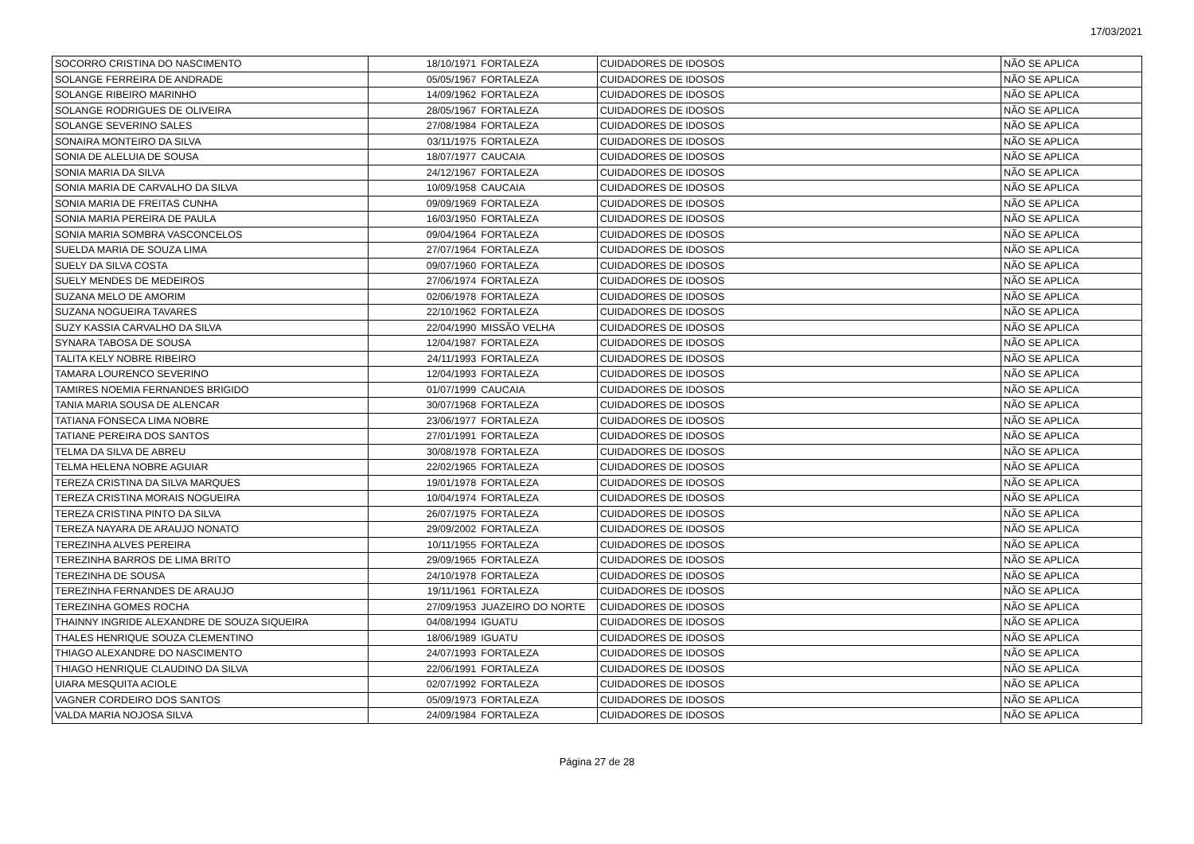17/03/2021
| SOCORRO CRISTINA DO NASCIMENTO | 18/10/1971 | FORTALEZA | CUIDADORES DE IDOSOS | NÃO SE APLICA |
| SOLANGE FERREIRA DE ANDRADE | 05/05/1967 | FORTALEZA | CUIDADORES DE IDOSOS | NÃO SE APLICA |
| SOLANGE RIBEIRO MARINHO | 14/09/1962 | FORTALEZA | CUIDADORES DE IDOSOS | NÃO SE APLICA |
| SOLANGE RODRIGUES DE OLIVEIRA | 28/05/1967 | FORTALEZA | CUIDADORES DE IDOSOS | NÃO SE APLICA |
| SOLANGE SEVERINO SALES | 27/08/1984 | FORTALEZA | CUIDADORES DE IDOSOS | NÃO SE APLICA |
| SONAIRA MONTEIRO DA SILVA | 03/11/1975 | FORTALEZA | CUIDADORES DE IDOSOS | NÃO SE APLICA |
| SONIA DE ALELUIA DE SOUSA | 18/07/1977 | CAUCAIA | CUIDADORES DE IDOSOS | NÃO SE APLICA |
| SONIA MARIA DA SILVA | 24/12/1967 | FORTALEZA | CUIDADORES DE IDOSOS | NÃO SE APLICA |
| SONIA MARIA DE CARVALHO DA SILVA | 10/09/1958 | CAUCAIA | CUIDADORES DE IDOSOS | NÃO SE APLICA |
| SONIA MARIA DE FREITAS CUNHA | 09/09/1969 | FORTALEZA | CUIDADORES DE IDOSOS | NÃO SE APLICA |
| SONIA MARIA PEREIRA DE PAULA | 16/03/1950 | FORTALEZA | CUIDADORES DE IDOSOS | NÃO SE APLICA |
| SONIA MARIA SOMBRA VASCONCELOS | 09/04/1964 | FORTALEZA | CUIDADORES DE IDOSOS | NÃO SE APLICA |
| SUELDA MARIA DE SOUZA LIMA | 27/07/1964 | FORTALEZA | CUIDADORES DE IDOSOS | NÃO SE APLICA |
| SUELY DA SILVA COSTA | 09/07/1960 | FORTALEZA | CUIDADORES DE IDOSOS | NÃO SE APLICA |
| SUELY MENDES DE MEDEIROS | 27/06/1974 | FORTALEZA | CUIDADORES DE IDOSOS | NÃO SE APLICA |
| SUZANA MELO DE AMORIM | 02/06/1978 | FORTALEZA | CUIDADORES DE IDOSOS | NÃO SE APLICA |
| SUZANA NOGUEIRA TAVARES | 22/10/1962 | FORTALEZA | CUIDADORES DE IDOSOS | NÃO SE APLICA |
| SUZY KASSIA CARVALHO DA SILVA | 22/04/1990 | MISSÃO VELHA | CUIDADORES DE IDOSOS | NÃO SE APLICA |
| SYNARA TABOSA DE SOUSA | 12/04/1987 | FORTALEZA | CUIDADORES DE IDOSOS | NÃO SE APLICA |
| TALITA KELY NOBRE RIBEIRO | 24/11/1993 | FORTALEZA | CUIDADORES DE IDOSOS | NÃO SE APLICA |
| TAMARA LOURENCO SEVERINO | 12/04/1993 | FORTALEZA | CUIDADORES DE IDOSOS | NÃO SE APLICA |
| TAMIRES NOEMIA FERNANDES BRIGIDO | 01/07/1999 | CAUCAIA | CUIDADORES DE IDOSOS | NÃO SE APLICA |
| TANIA MARIA SOUSA DE ALENCAR | 30/07/1968 | FORTALEZA | CUIDADORES DE IDOSOS | NÃO SE APLICA |
| TATIANA FONSECA LIMA NOBRE | 23/06/1977 | FORTALEZA | CUIDADORES DE IDOSOS | NÃO SE APLICA |
| TATIANE PEREIRA DOS SANTOS | 27/01/1991 | FORTALEZA | CUIDADORES DE IDOSOS | NÃO SE APLICA |
| TELMA DA SILVA DE ABREU | 30/08/1978 | FORTALEZA | CUIDADORES DE IDOSOS | NÃO SE APLICA |
| TELMA HELENA NOBRE AGUIAR | 22/02/1965 | FORTALEZA | CUIDADORES DE IDOSOS | NÃO SE APLICA |
| TEREZA CRISTINA DA SILVA MARQUES | 19/01/1978 | FORTALEZA | CUIDADORES DE IDOSOS | NÃO SE APLICA |
| TEREZA CRISTINA MORAIS NOGUEIRA | 10/04/1974 | FORTALEZA | CUIDADORES DE IDOSOS | NÃO SE APLICA |
| TEREZA CRISTINA PINTO DA SILVA | 26/07/1975 | FORTALEZA | CUIDADORES DE IDOSOS | NÃO SE APLICA |
| TEREZA NAYARA DE ARAUJO NONATO | 29/09/2002 | FORTALEZA | CUIDADORES DE IDOSOS | NÃO SE APLICA |
| TEREZINHA ALVES PEREIRA | 10/11/1955 | FORTALEZA | CUIDADORES DE IDOSOS | NÃO SE APLICA |
| TEREZINHA BARROS DE LIMA BRITO | 29/09/1965 | FORTALEZA | CUIDADORES DE IDOSOS | NÃO SE APLICA |
| TEREZINHA DE SOUSA | 24/10/1978 | FORTALEZA | CUIDADORES DE IDOSOS | NÃO SE APLICA |
| TEREZINHA FERNANDES DE ARAUJO | 19/11/1961 | FORTALEZA | CUIDADORES DE IDOSOS | NÃO SE APLICA |
| TEREZINHA GOMES ROCHA | 27/09/1953 | JUAZEIRO DO NORTE | CUIDADORES DE IDOSOS | NÃO SE APLICA |
| THAINNY INGRIDE ALEXANDRE DE SOUZA SIQUEIRA | 04/08/1994 | IGUATU | CUIDADORES DE IDOSOS | NÃO SE APLICA |
| THALES HENRIQUE SOUZA CLEMENTINO | 18/06/1989 | IGUATU | CUIDADORES DE IDOSOS | NÃO SE APLICA |
| THIAGO ALEXANDRE DO NASCIMENTO | 24/07/1993 | FORTALEZA | CUIDADORES DE IDOSOS | NÃO SE APLICA |
| THIAGO HENRIQUE CLAUDINO DA SILVA | 22/06/1991 | FORTALEZA | CUIDADORES DE IDOSOS | NÃO SE APLICA |
| UIARA MESQUITA ACIOLE | 02/07/1992 | FORTALEZA | CUIDADORES DE IDOSOS | NÃO SE APLICA |
| VAGNER CORDEIRO DOS SANTOS | 05/09/1973 | FORTALEZA | CUIDADORES DE IDOSOS | NÃO SE APLICA |
| VALDA MARIA NOJOSA SILVA | 24/09/1984 | FORTALEZA | CUIDADORES DE IDOSOS | NÃO SE APLICA |
Página 27 de 28